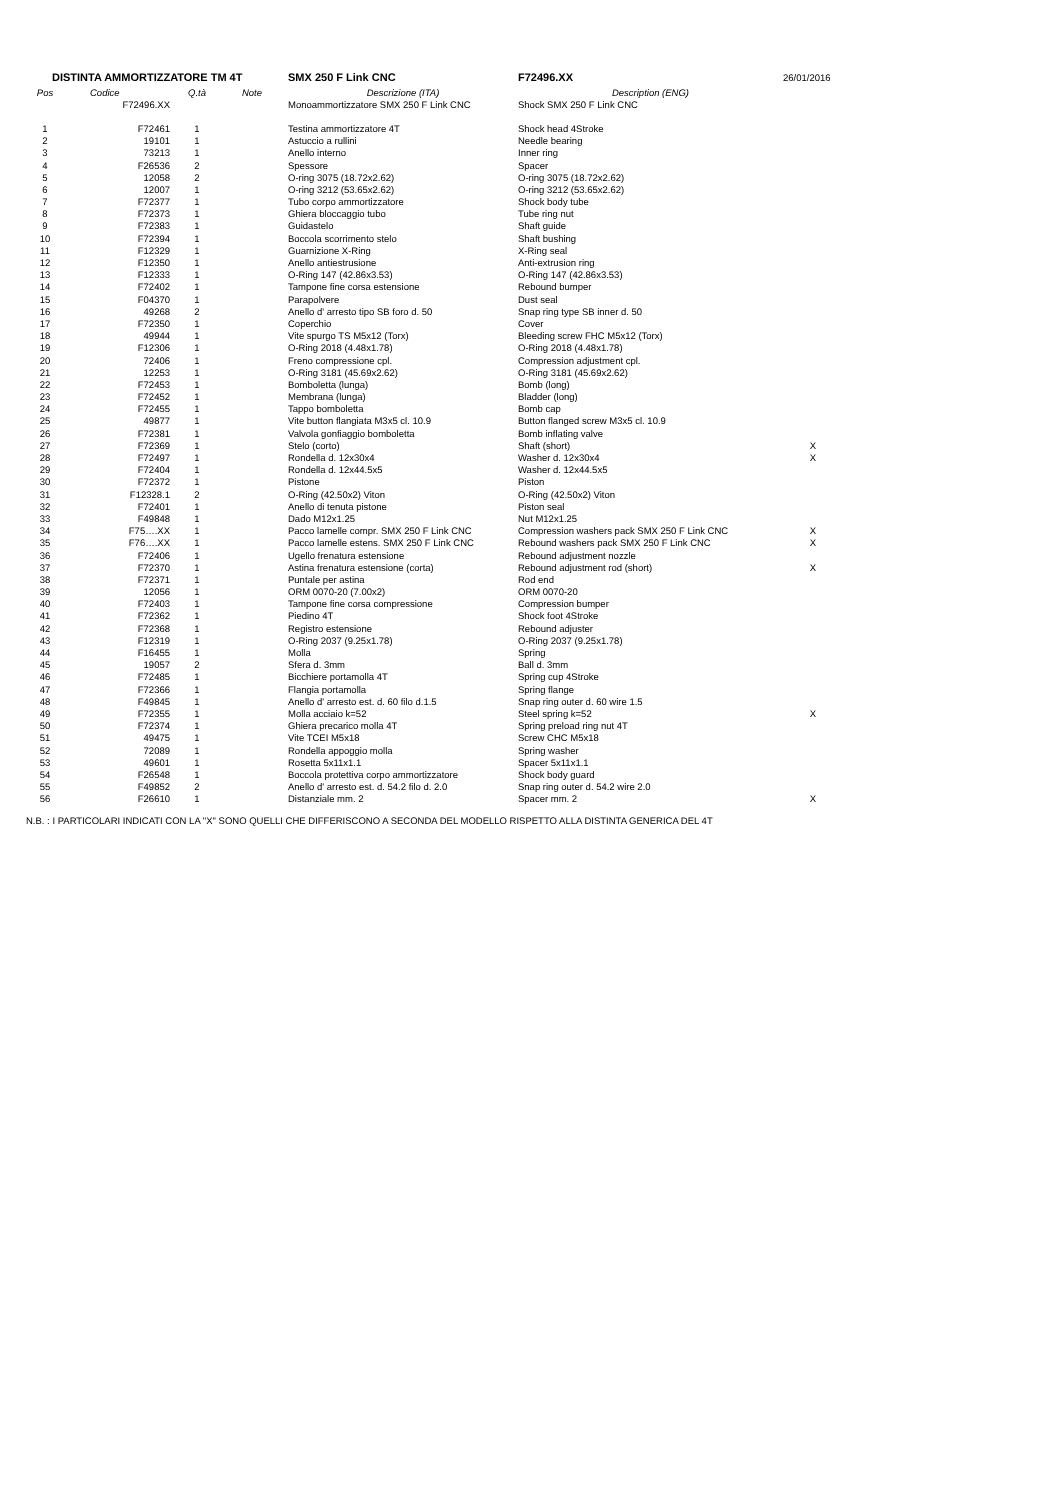| DISTINTA AMMORTIZZATORE TM 4T | | | | SMX 250 F Link CNC | F72496.XX | 26/01/2016 |
| Pos | Codice | Q.tà | Note | Descrizione (ITA) | Description (ENG) | |
| | F72496.XX | | | Monoammortizzatore SMX 250 F Link CNC | Shock SMX 250 F Link CNC | |
| 1 | F72461 | 1 | | Testina ammortizzatore 4T | Shock head 4Stroke | |
| 2 | 19101 | 1 | | Astuccio a rullini | Needle bearing | |
| 3 | 73213 | 1 | | Anello interno | Inner ring | |
| 4 | F26536 | 2 | | Spessore | Spacer | |
| 5 | 12058 | 2 | | O-ring 3075 (18.72x2.62) | O-ring 3075 (18.72x2.62) | |
| 6 | 12007 | 1 | | O-ring 3212 (53.65x2.62) | O-ring 3212 (53.65x2.62) | |
| 7 | F72377 | 1 | | Tubo corpo ammortizzatore | Shock body tube | |
| 8 | F72373 | 1 | | Ghiera bloccaggio tubo | Tube ring nut | |
| 9 | F72383 | 1 | | Guidastelo | Shaft guide | |
| 10 | F72394 | 1 | | Boccola scorrimento stelo | Shaft bushing | |
| 11 | F12329 | 1 | | Guarnizione X-Ring | X-Ring seal | |
| 12 | F12350 | 1 | | Anello antiestrusione | Anti-extrusion ring | |
| 13 | F12333 | 1 | | O-Ring 147 (42.86x3.53) | O-Ring 147 (42.86x3.53) | |
| 14 | F72402 | 1 | | Tampone fine corsa estensione | Rebound bumper | |
| 15 | F04370 | 1 | | Parapolvere | Dust seal | |
| 16 | 49268 | 2 | | Anello d' arresto tipo SB foro d. 50 | Snap ring type SB inner d. 50 | |
| 17 | F72350 | 1 | | Coperchio | Cover | |
| 18 | 49944 | 1 | | Vite spurgo TS M5x12 (Torx) | Bleeding screw FHC M5x12 (Torx) | |
| 19 | F12306 | 1 | | O-Ring 2018 (4.48x1.78) | O-Ring 2018 (4.48x1.78) | |
| 20 | 72406 | 1 | | Freno compressione cpl. | Compression adjustment cpl. | |
| 21 | 12253 | 1 | | O-Ring 3181 (45.69x2.62) | O-Ring 3181 (45.69x2.62) | |
| 22 | F72453 | 1 | | Bomboletta (lunga) | Bomb (long) | |
| 23 | F72452 | 1 | | Membrana (lunga) | Bladder (long) | |
| 24 | F72455 | 1 | | Tappo bomboletta | Bomb cap | |
| 25 | 49877 | 1 | | Vite button flangiata M3x5 cl. 10.9 | Button flanged screw M3x5 cl. 10.9 | |
| 26 | F72381 | 1 | | Valvola gonfiaggio bomboletta | Bomb inflating valve | |
| 27 | F72369 | 1 | | Stelo (corto) | Shaft (short) | X |
| 28 | F72497 | 1 | | Rondella d. 12x30x4 | Washer d. 12x30x4 | X |
| 29 | F72404 | 1 | | Rondella d. 12x44.5x5 | Washer d. 12x44.5x5 | |
| 30 | F72372 | 1 | | Pistone | Piston | |
| 31 | F12328.1 | 2 | | O-Ring (42.50x2) Viton | O-Ring (42.50x2) Viton | |
| 32 | F72401 | 1 | | Anello di tenuta pistone | Piston seal | |
| 33 | F49848 | 1 | | Dado M12x1.25 | Nut M12x1.25 | |
| 34 | F75….XX | 1 | | Pacco lamelle compr. SMX 250 F Link CNC | Compression washers pack SMX 250 F Link CNC | X |
| 35 | F76….XX | 1 | | Pacco lamelle estens. SMX 250 F Link CNC | Rebound washers pack SMX 250 F Link CNC | X |
| 36 | F72406 | 1 | | Ugello frenatura estensione | Rebound adjustment nozzle | |
| 37 | F72370 | 1 | | Astina frenatura estensione (corta) | Rebound adjustment rod (short) | X |
| 38 | F72371 | 1 | | Puntale per astina | Rod end | |
| 39 | 12056 | 1 | | ORM 0070-20 (7.00x2) | ORM 0070-20 | |
| 40 | F72403 | 1 | | Tampone fine corsa compressione | Compression bumper | |
| 41 | F72362 | 1 | | Piedino 4T | Shock foot 4Stroke | |
| 42 | F72368 | 1 | | Registro estensione | Rebound adjuster | |
| 43 | F12319 | 1 | | O-Ring 2037 (9.25x1.78) | O-Ring 2037 (9.25x1.78) | |
| 44 | F16455 | 1 | | Molla | Spring | |
| 45 | 19057 | 2 | | Sfera d. 3mm | Ball d. 3mm | |
| 46 | F72485 | 1 | | Bicchiere portamolla 4T | Spring cup 4Stroke | |
| 47 | F72366 | 1 | | Flangia portamolla | Spring flange | |
| 48 | F49845 | 1 | | Anello d' arresto est. d. 60 filo d.1.5 | Snap ring outer d. 60 wire 1.5 | |
| 49 | F72355 | 1 | | Molla acciaio k=52 | Steel spring k=52 | X |
| 50 | F72374 | 1 | | Ghiera precarico molla 4T | Spring preload ring nut 4T | |
| 51 | 49475 | 1 | | Vite TCEI M5x18 | Screw CHC M5x18 | |
| 52 | 72089 | 1 | | Rondella appoggio molla | Spring washer | |
| 53 | 49601 | 1 | | Rosetta 5x11x1.1 | Spacer 5x11x1.1 | |
| 54 | F26548 | 1 | | Boccola protettiva corpo ammortizzatore | Shock body guard | |
| 55 | F49852 | 2 | | Anello d' arresto est. d. 54.2 filo d. 2.0 | Snap ring outer d. 54.2 wire 2.0 | |
| 56 | F26610 | 1 | | Distanziale mm. 2 | Spacer mm. 2 | X |
N.B. : I PARTICOLARI INDICATI CON LA "X" SONO QUELLI CHE DIFFERISCONO A SECONDA DEL MODELLO RISPETTO ALLA DISTINTA GENERICA DEL 4T